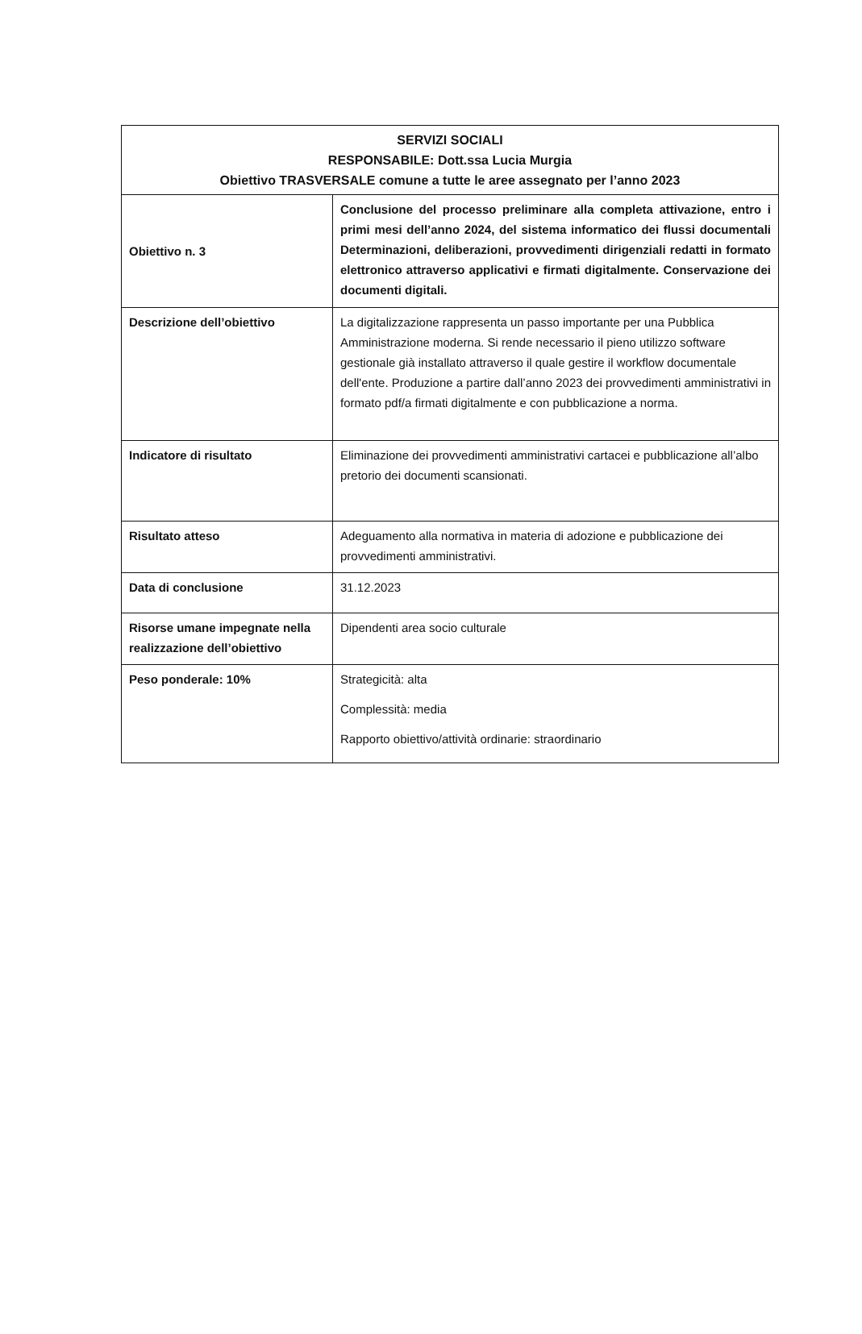| SERVIZI SOCIALI RESPONSABILE: Dott.ssa Lucia Murgia Obiettivo TRASVERSALE comune a tutte le aree assegnato per l’anno 2023 | |
| --- | --- |
| Obiettivo n. 3 | Conclusione del processo preliminare alla completa attivazione, entro i primi mesi dell’anno 2024, del sistema informatico dei flussi documentali Determinazioni, deliberazioni, provvedimenti dirigenziali redatti in formato elettronico attraverso applicativi e firmati digitalmente. Conservazione dei documenti digitali. |
| Descrizione dell’obiettivo | La digitalizzazione rappresenta un passo importante per una Pubblica Amministrazione moderna. Si rende necessario il pieno utilizzo software gestionale già installato attraverso il quale gestire il workflow documentale dell'ente. Produzione a partire dall’anno 2023 dei provvedimenti amministrativi in formato pdf/a firmati digitalmente e con pubblicazione a norma. |
| Indicatore di risultato | Eliminazione dei provvedimenti amministrativi cartacei e pubblicazione all’albo pretorio dei documenti scansionati. |
| Risultato atteso | Adeguamento alla normativa in materia di adozione e pubblicazione dei provvedimenti amministrativi. |
| Data di conclusione | 31.12.2023 |
| Risorse umane impegnate nella realizzazione dell’obiettivo | Dipendenti area socio culturale |
| Peso ponderale: 10% | Strategicità: alta Complessità: media Rapporto obiettivo/attività ordinarie: straordinario |